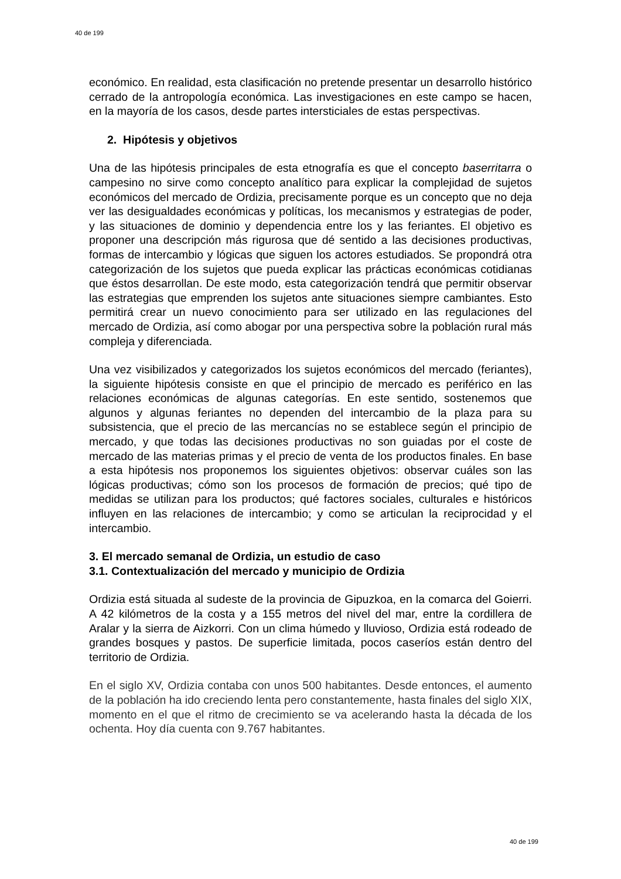40 de 199
económico. En realidad, esta clasificación no pretende presentar un desarrollo histórico cerrado de la antropología económica. Las investigaciones en este campo se hacen, en la mayoría de los casos, desde partes intersticiales de estas perspectivas.
2. Hipótesis y objetivos
Una de las hipótesis principales de esta etnografía es que el concepto baserritarra o campesino no sirve como concepto analítico para explicar la complejidad de sujetos económicos del mercado de Ordizia, precisamente porque es un concepto que no deja ver las desigualdades económicas y políticas, los mecanismos y estrategias de poder, y las situaciones de dominio y dependencia entre los y las feriantes. El objetivo es proponer una descripción más rigurosa que dé sentido a las decisiones productivas, formas de intercambio y lógicas que siguen los actores estudiados. Se propondrá otra categorización de los sujetos que pueda explicar las prácticas económicas cotidianas que éstos desarrollan. De este modo, esta categorización tendrá que permitir observar las estrategias que emprenden los sujetos ante situaciones siempre cambiantes. Esto permitirá crear un nuevo conocimiento para ser utilizado en las regulaciones del mercado de Ordizia, así como abogar por una perspectiva sobre la población rural más compleja y diferenciada.
Una vez visibilizados y categorizados los sujetos económicos del mercado (feriantes), la siguiente hipótesis consiste en que el principio de mercado es periférico en las relaciones económicas de algunas categorías. En este sentido, sostenemos que algunos y algunas feriantes no dependen del intercambio de la plaza para su subsistencia, que el precio de las mercancías no se establece según el principio de mercado, y que todas las decisiones productivas no son guiadas por el coste de mercado de las materias primas y el precio de venta de los productos finales. En base a esta hipótesis nos proponemos los siguientes objetivos: observar cuáles son las lógicas productivas; cómo son los procesos de formación de precios; qué tipo de medidas se utilizan para los productos; qué factores sociales, culturales e históricos influyen en las relaciones de intercambio; y como se articulan la reciprocidad y el intercambio.
3. El mercado semanal de Ordizia, un estudio de caso
3.1. Contextualización del mercado y municipio de Ordizia
Ordizia está situada al sudeste de la provincia de Gipuzkoa, en la comarca del Goierri. A 42 kilómetros de la costa y a 155 metros del nivel del mar, entre la cordillera de Aralar y la sierra de Aizkorri. Con un clima húmedo y lluvioso, Ordizia está rodeado de grandes bosques y pastos. De superficie limitada, pocos caseríos están dentro del territorio de Ordizia.
En el siglo XV, Ordizia contaba con unos 500 habitantes. Desde entonces, el aumento de la población ha ido creciendo lenta pero constantemente, hasta finales del siglo XIX, momento en el que el ritmo de crecimiento se va acelerando hasta la década de los ochenta. Hoy día cuenta con 9.767 habitantes.
40 de 199